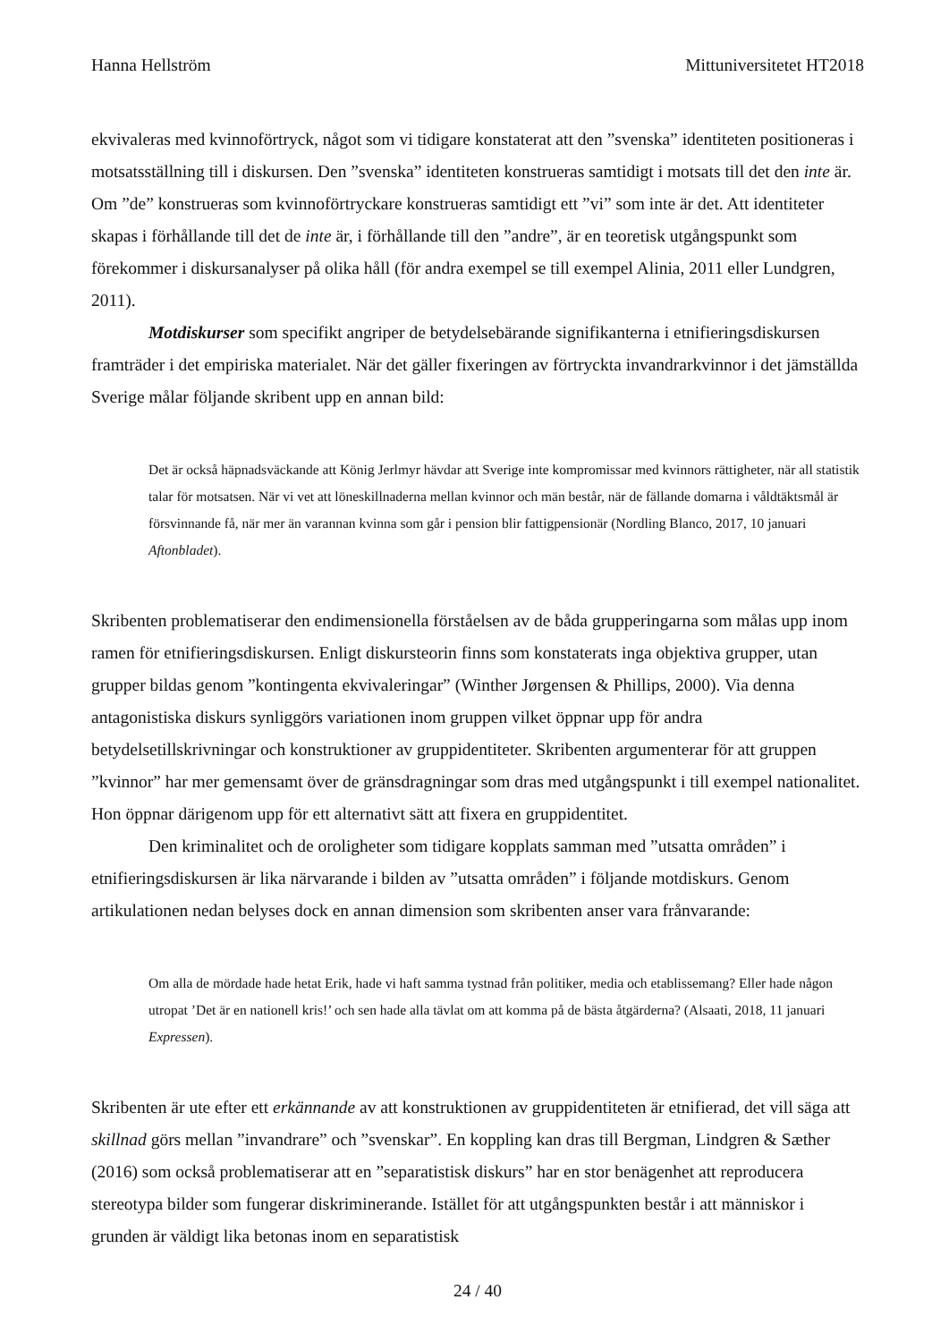Hanna Hellström Mittuniversitetet HT2018
ekvivaleras med kvinnoförtryck, något som vi tidigare konstaterat att den ”svenska” identiteten positioneras i motsatsställning till i diskursen. Den ”svenska” identiteten konstrueras samtidigt i motsats till det den inte är. Om ”de” konstrueras som kvinnoförtryckare konstrueras samtidigt ett ”vi” som inte är det. Att identiteter skapas i förhållande till det de inte är, i förhållande till den ”andre”, är en teoretisk utgångspunkt som förekommer i diskursanalyser på olika håll (för andra exempel se till exempel Alinia, 2011 eller Lundgren, 2011).
Motdiskurser som specifikt angriper de betydelsebärande signifikanterna i etnifieringsdiskursen framträder i det empiriska materialet. När det gäller fixeringen av förtryckta invandrarkvinnor i det jämställda Sverige målar följande skribent upp en annan bild:
Det är också häpnadsväckande att König Jerlmyr hävdar att Sverige inte kompromissar med kvinnors rättigheter, när all statistik talar för motsatsen. När vi vet att löneskillnaderna mellan kvinnor och män består, när de fällande domarna i våldtäktsmål är försvinnande få, när mer än varannan kvinna som går i pension blir fattigpensionär (Nordling Blanco, 2017, 10 januari Aftonbladet).
Skribenten problematiserar den endimensionella förståelsen av de båda grupperingarna som målas upp inom ramen för etnifieringsdiskursen. Enligt diskursteorin finns som konstaterats inga objektiva grupper, utan grupper bildas genom ”kontingenta ekvivaleringar” (Winther Jørgensen & Phillips, 2000). Via denna antagonistiska diskurs synliggörs variationen inom gruppen vilket öppnar upp för andra betydelsetillskrivningar och konstruktioner av gruppidentiteter. Skribenten argumenterar för att gruppen ”kvinnor” har mer gemensamt över de gränsdragningar som dras med utgångspunkt i till exempel nationalitet. Hon öppnar därigenom upp för ett alternativt sätt att fixera en gruppidentitet.
Den kriminalitet och de oroligheter som tidigare kopplats samman med ”utsatta områden” i etnifieringsdiskursen är lika närvarande i bilden av ”utsatta områden” i följande motdiskurs. Genom artikulationen nedan belyses dock en annan dimension som skribenten anser vara frånvarande:
Om alla de mördade hade hetat Erik, hade vi haft samma tystnad från politiker, media och etablissemang? Eller hade någon utropat ’Det är en nationell kris!’ och sen hade alla tävlat om att komma på de bästa åtgärderna? (Alsaati, 2018, 11 januari Expressen).
Skribenten är ute efter ett erkännande av att konstruktionen av gruppidentiteten är etnifierad, det vill säga att skillnad görs mellan ”invandrare” och ”svenskar”. En koppling kan dras till Bergman, Lindgren & Sæther (2016) som också problematiserar att en ”separatistisk diskurs” har en stor benägenhet att reproducera stereotypa bilder som fungerar diskriminerande. Istället för att utgångspunkten består i att människor i grunden är väldigt lika betonas inom en separatistisk
24 / 40